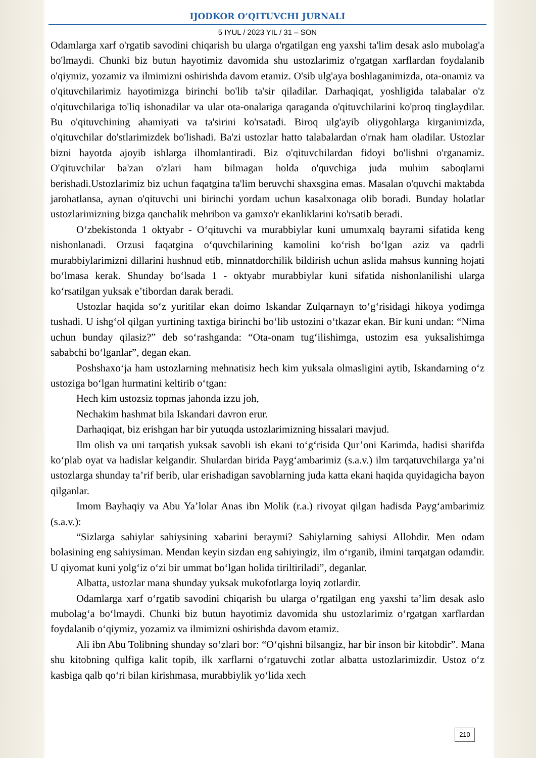IJODKOR O‘QITUVCHI JURNALI
5 IYUL / 2023 YIL / 31 – SON
Odamlarga xarf o'rgatib savodini chiqarish bu ularga o'rgatilgan eng yaxshi ta'lim desak aslo mubolag'a bo'lmaydi. Chunki biz butun hayotimiz davomida shu ustozlarimiz o'rgatgan xarflardan foydalanib o'qiymiz, yozamiz va ilmimizni oshirishda davom etamiz. O'sib ulg'aya boshlaganimizda, ota-onamiz va o'qituvchilarimiz hayotimizga birinchi bo'lib ta'sir qiladilar. Darhaqiqat, yoshligida talabalar o'z o'qituvchilariga to'liq ishonadilar va ular ota-onalariga qaraganda o'qituvchilarini ko'proq tinglaydilar. Bu o'qituvchining ahamiyati va ta'sirini ko'rsatadi. Biroq ulg'ayib oliygohlarga kirganimizda, o'qituvchilar do'stlarimizdek bo'lishadi. Ba'zi ustozlar hatto talabalardan o'rnak ham oladilar. Ustozlar bizni hayotda ajoyib ishlarga ilhomlantiradi. Biz o'qituvchilardan fidoyi bo'lishni o'rganamiz. O'qituvchilar ba'zan o'zlari ham bilmagan holda o'quvchiga juda muhim saboqlarni berishadi.Ustozlarimiz biz uchun faqatgina ta'lim beruvchi shaxsgina emas. Masalan o'quvchi maktabda jarohatlansa, aynan o'qituvchi uni birinchi yordam uchun kasalxonaga olib boradi. Bunday holatlar ustozlarimizning bizga qanchalik mehribon va gamxo'r ekanliklarini ko'rsatib beradi.
O‘zbekistonda 1 oktyabr - O‘qituvchi va murabbiylar kuni umumxalq bayrami sifatida keng nishonlanadi. Orzusi faqatgina o‘quvchilarining kamolini ko‘rish bo‘lgan aziz va qadrli murabbiylarimizni dillarini hushnud etib, minnatdorchilik bildirish uchun aslida mahsus kunning hojati bo‘lmasa kerak. Shunday bo‘lsada 1 - oktyabr murabbiylar kuni sifatida nishonlanilishi ularga ko‘rsatilgan yuksak e’tibordan darak beradi.
Ustozlar haqida so‘z yuritilar ekan doimo Iskandar Zulqarnayn to‘g‘risidagi hikoya yodimga tushadi. U ishg‘ol qilgan yurtining taxtiga birinchi bo‘lib ustozini o‘tkazar ekan. Bir kuni undan: “Nima uchun bunday qilasiz?” deb so‘rashganda: “Ota-onam tug‘ilishimga, ustozim esa yuksalishimga sababchi bo‘lganlar”, degan ekan.
Poshshaxo‘ja ham ustozlarning mehnatisiz hech kim yuksala olmasligini aytib, Iskandarning o‘z ustoziga bo‘lgan hurmatini keltirib o‘tgan:
Hech kim ustozsiz topmas jahonda izzu joh,
Nechakim hashmat bila Iskandari davron erur.
Darhaqiqat, biz erishgan har bir yutuqda ustozlarimizning hissalari mavjud.
Ilm olish va uni tarqatish yuksak savobli ish ekani to‘g‘risida Qur’oni Karimda, hadisi sharifda ko‘plab oyat va hadislar kelgandir. Shulardan birida Payg‘ambarimiz (s.a.v.) ilm tarqatuvchilarga ya’ni ustozlarga shunday ta’rif berib, ular erishadigan savoblarning juda katta ekani haqida quyidagicha bayon qilganlar.
Imom Bayhaqiy va Abu Ya’lolar Anas ibn Molik (r.a.) rivoyat qilgan hadisda Payg‘ambarimiz (s.a.v.):
“Sizlarga sahiylar sahiysining xabarini beraymi? Sahiylarning sahiysi Allohdir. Men odam bolasining eng sahiysiman. Mendan keyin sizdan eng sahiyingiz, ilm o‘rganib, ilmini tarqatgan odamdir. U qiyomat kuni yolg‘iz o‘zi bir ummat bo‘lgan holida tiriltiriladi”, deganlar.
Albatta, ustozlar mana shunday yuksak mukofotlarga loyiq zotlardir.
Odamlarga xarf o‘rgatib savodini chiqarish bu ularga o‘rgatilgan eng yaxshi ta’lim desak aslo mubolag‘a bo‘lmaydi. Chunki biz butun hayotimiz davomida shu ustozlarimiz o‘rgatgan xarflardan foydalanib o‘qiymiz, yozamiz va ilmimizni oshirishda davom etamiz.
Ali ibn Abu Tolibning shunday so‘zlari bor: “O‘qishni bilsangiz, har bir inson bir kitobdir”. Mana shu kitobning qulfiga kalit topib, ilk xarflarni o‘rgatuvchi zotlar albatta ustozlarimizdir. Ustoz o‘z kasbiga qalb qo‘ri bilan kirishmasa, murabbiylik yo‘lida xech
210